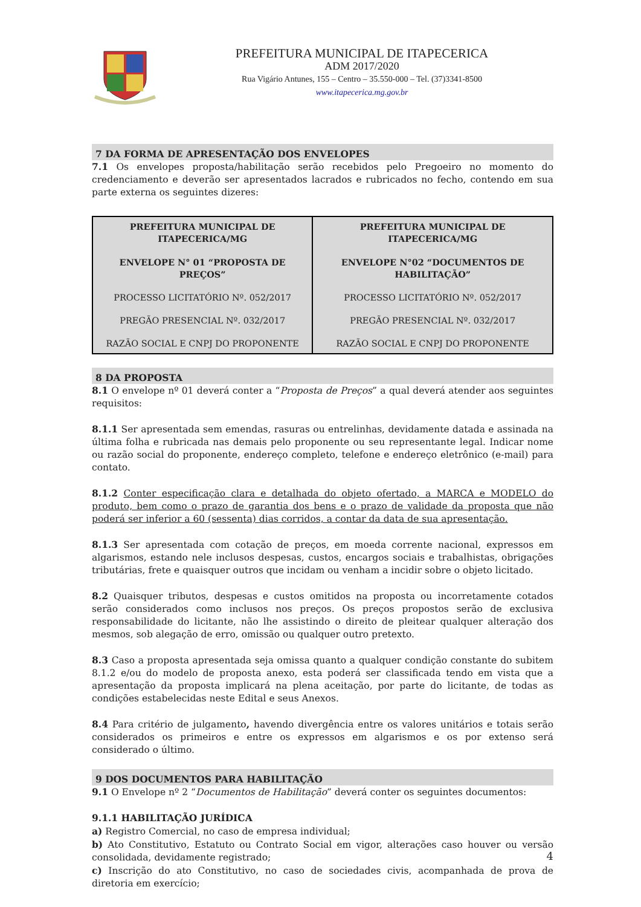PREFEITURA MUNICIPAL DE ITAPECERICA
ADM 2017/2020
Rua Vigário Antunes, 155 – Centro – 35.550-000 – Tel. (37)3341-8500
www.itapecerica.mg.gov.br
7 DA FORMA DE APRESENTAÇÃO DOS ENVELOPES
7.1 Os envelopes proposta/habilitação serão recebidos pelo Pregoeiro no momento do credenciamento e deverão ser apresentados lacrados e rubricados no fecho, contendo em sua parte externa os seguintes dizeres:
| PREFEITURA MUNICIPAL DE ITAPECERICA/MG ENVELOPE N° 01 “PROPOSTA DE PREÇOS” PROCESSO LICITATÓRIO Nº. 052/2017 PREGÃO PRESENCIAL Nº. 032/2017 RAZÃO SOCIAL E CNPJ DO PROPONENTE | PREFEITURA MUNICIPAL DE ITAPECERICA/MG ENVELOPE N°02 “DOCUMENTOS DE HABILITAÇÃO” PROCESSO LICITATÓRIO Nº. 052/2017 PREGÃO PRESENCIAL Nº. 032/2017 RAZÃO SOCIAL E CNPJ DO PROPONENTE |
8 DA PROPOSTA
8.1 O envelope nº 01 deverá conter a “Proposta de Preços” a qual deverá atender aos seguintes requisitos:
8.1.1 Ser apresentada sem emendas, rasuras ou entrelinhas, devidamente datada e assinada na última folha e rubricada nas demais pelo proponente ou seu representante legal. Indicar nome ou razão social do proponente, endereço completo, telefone e endereço eletrônico (e-mail) para contato.
8.1.2 Conter especificação clara e detalhada do objeto ofertado, a MARCA e MODELO do produto, bem como o prazo de garantia dos bens e o prazo de validade da proposta que não poderá ser inferior a 60 (sessenta) dias corridos, a contar da data de sua apresentação.
8.1.3 Ser apresentada com cotação de preços, em moeda corrente nacional, expressos em algarismos, estando nele inclusos despesas, custos, encargos sociais e trabalhistas, obrigações tributárias, frete e quaisquer outros que incidam ou venham a incidir sobre o objeto licitado.
8.2 Quaisquer tributos, despesas e custos omitidos na proposta ou incorretamente cotados serão considerados como inclusos nos preços. Os preços propostos serão de exclusiva responsabilidade do licitante, não lhe assistindo o direito de pleitear qualquer alteração dos mesmos, sob alegação de erro, omissão ou qualquer outro pretexto.
8.3 Caso a proposta apresentada seja omissa quanto a qualquer condição constante do subitem 8.1.2 e/ou do modelo de proposta anexo, esta poderá ser classificada tendo em vista que a apresentação da proposta implicará na plena aceitação, por parte do licitante, de todas as condições estabelecidas neste Edital e seus Anexos.
8.4 Para critério de julgamento, havendo divergência entre os valores unitários e totais serão considerados os primeiros e entre os expressos em algarismos e os por extenso será considerado o último.
9 DOS DOCUMENTOS PARA HABILITAÇÃO
9.1 O Envelope nº 2 “Documentos de Habilitação” deverá conter os seguintes documentos:
9.1.1 HABILITAÇÃO JURÍDICA
a) Registro Comercial, no caso de empresa individual;
b) Ato Constitutivo, Estatuto ou Contrato Social em vigor, alterações caso houver ou versão consolidada, devidamente registrado;
c) Inscrição do ato Constitutivo, no caso de sociedades civis, acompanhada de prova de diretoria em exercício;
4